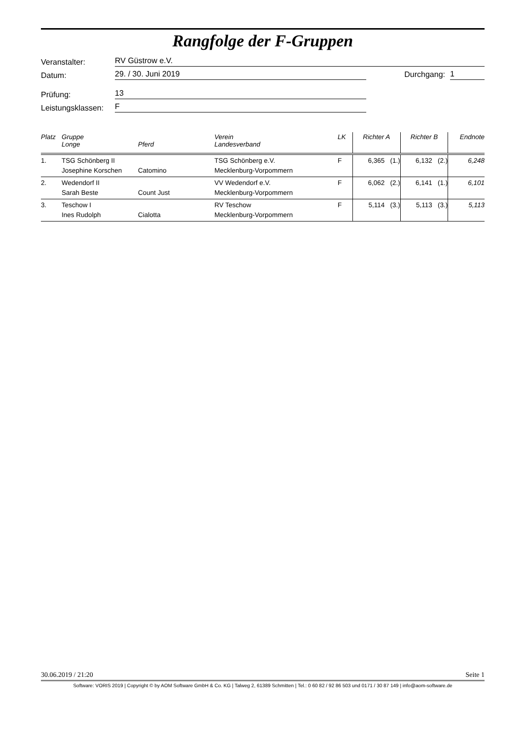Rangfolge der F-Gruppen
Veranstalter:
RV Güstrow e.V.
Datum:
29. / 30. Juni 2019
Durchgang:
1
Prüfung:
13
Leistungsklassen:
F
| Platz | Gruppe Longe | Pferd | Verein Landesverband | LK | Richter A | Richter B | Endnote |
| --- | --- | --- | --- | --- | --- | --- | --- |
| 1. | TSG Schönberg II Josephine Korschen | Catomino | TSG Schönberg e.V. Mecklenburg-Vorpommern | F | 6,365 (1.) | 6,132 (2.) | 6,248 |
| 2. | Wedendorf II Sarah Beste | Count Just | VV Wedendorf e.V. Mecklenburg-Vorpommern | F | 6,062 (2.) | 6,141 (1.) | 6,101 |
| 3. | Teschow I Ines Rudolph | Cialotta | RV Teschow Mecklenburg-Vorpommern | F | 5,114 (3.) | 5,113 (3.) | 5,113 |
30.06.2019 / 21:20 Seite 1
Software: VORIS 2019 | Copyright © by AOM Software GmbH & Co. KG | Talweg 2, 61389 Schmitten | Tel.: 0 60 82 / 92 86 503 und 0171 / 30 87 149 | info@aom-software.de